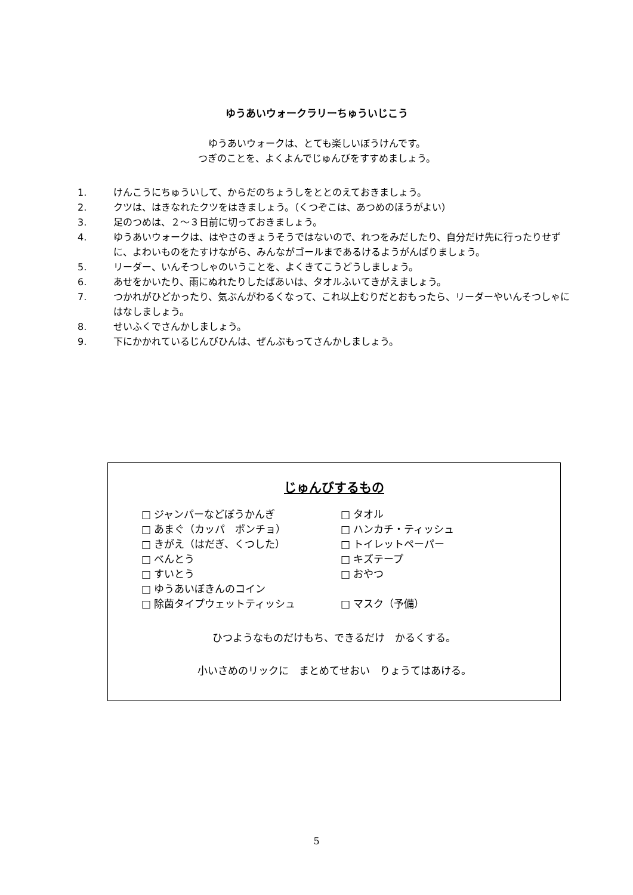ゆうあいウォークラリーちゅういじこう
ゆうあいウォークは、とても楽しいぼうけんです。
つぎのことを、よくよんでじゅんびをすすめましょう。
1. けんこうにちゅういして、からだのちょうしをととのえておきましょう。
2. クツは、はきなれたクツをはきましょう。（くつぞこは、あつめのほうがよい）
3. 足のつめは、２～３日前に切っておきましょう。
4. ゆうあいウォークは、はやさのきょうそうではないので、れつをみだしたり、自分だけ先に行ったりせずに、よわいものをたすけながら、みんながゴールまであるけるようがんばりましょう。
5. リーダー、いんそつしゃのいうことを、よくきてこうどうしましょう。
6. あせをかいたり、雨にぬれたりしたばあいは、タオルふいてきがえましょう。
7. つかれがひどかったり、気ぶんがわるくなって、これ以上むりだとおもったら、リーダーやいんそつしゃにはなしましょう。
8. せいふくでさんかしましょう。
9. 下にかかれているじんびひんは、ぜんぶもってさんかしましょう。
じゅんびするもの
□ ジャンパーなどぼうかんぎ
□ あまぐ（カッパ　ポンチョ）
□ きがえ（はだぎ、くつした）
□ べんとう
□ すいとう
□ ゆうあいぼきんのコイン
□ 除菌タイプウェットティッシュ
□ タオル
□ ハンカチ・ティッシュ
□ トイレットペーパー
□ キズテープ
□ おやつ
□ マスク（予備）
ひつようなものだけもち、できるだけ　かるくする。
小いさめのリックに　まとめてせおい　りょうてはあける。
5